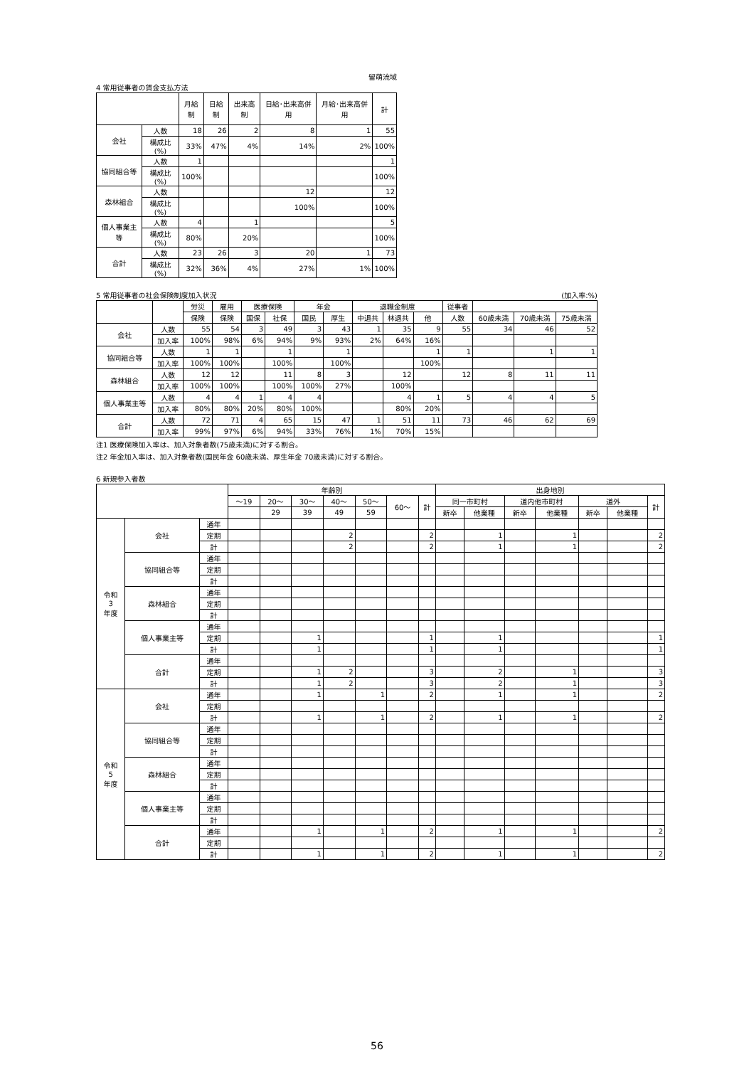留萌流域
4 常用従事者の賃金支払方法
| | | 月給制 | 日給制 | 出来高制 | 日給･出来高併用 | 月給･出来高併用 | 計 |
| --- | --- | --- | --- | --- | --- | --- | --- |
| 会社 | 人数 | 18 | 26 | 2 | 8 | 1 | 55 |
| | 構成比(%) | 33% | 47% | 4% | 14% | 2% | 100% |
| 協同組合等 | 人数 | 1 | | | | | 1 |
| | 構成比(%) | 100% | | | | | 100% |
| 森林組合 | 人数 | | | | 12 | | 12 |
| | 構成比(%) | | | | 100% | | 100% |
| 個人事業主等 | 人数 | 4 | | 1 | | | 5 |
| | 構成比(%) | 80% | | 20% | | | 100% |
| 合計 | 人数 | 23 | 26 | 3 | 20 | 1 | 73 |
| | 構成比(%) | 32% | 36% | 4% | 27% | 1% | 100% |
5 常用従事者の社会保険制度加入状況 (加入率:%)
| | | 労災 | 雇用 | 医療保険 | | 年金 | | 退職金制度 | | | 従事者 | | | |
| --- | --- | --- | --- | --- | --- | --- | --- | --- | --- | --- | --- | --- | --- | --- |
| | | 保険 | 保険 | 国保 | 社保 | 国民 | 厚生 | 中退共 | 林退共 | 他 | 人数 | 60歳未満 | 70歳未満 | 75歳未満 |
| 会社 | 人数 | 55 | 54 | 3 | 49 | 3 | 43 | 1 | 35 | 9 | 55 | 34 | 46 | 52 |
| | 加入率 | 100% | 98% | 6% | 94% | 9% | 93% | 2% | 64% | 16% | | | | |
| 協同組合等 | 人数 | 1 | 1 | | 1 | | 1 | | | 1 | 1 | | 1 | 1 |
| | 加入率 | 100% | 100% | | 100% | | 100% | | | 100% | | | | |
| 森林組合 | 人数 | 12 | 12 | | 11 | 8 | 3 | | 12 | | 12 | 8 | 11 | 11 |
| | 加入率 | 100% | 100% | | 100% | 100% | 27% | | 100% | | | | | |
| 個人事業主等 | 人数 | 4 | 4 | 1 | 4 | 4 | | | 4 | 1 | 5 | 4 | 4 | 5 |
| | 加入率 | 80% | 80% | 20% | 80% | 100% | | | 80% | 20% | | | | |
| 合計 | 人数 | 72 | 71 | 4 | 65 | 15 | 47 | 1 | 51 | 11 | 73 | 46 | 62 | 69 |
| | 加入率 | 99% | 97% | 6% | 94% | 33% | 76% | 1% | 70% | 15% | | | | |
注1 医療保険加入率は、加入対象者数(75歳未満)に対する割合。
注2 年金加入率は、加入対象者数(国民年金 60歳未満、厚生年金 70歳未満)に対する割合。
6 新規参入者数
| | | | 年齢別 | | | | | | | 出身地別 | | | | | | |
| --- | --- | --- | --- | --- | --- | --- | --- | --- | --- | --- | --- | --- | --- | --- | --- | --- |
| | | | ～19 | 20～ | 30～ | 40～ | 50～ | 60～ | 計 | 同一市町村 | | 道内他市町村 | | 道外 | | 計 |
| | | | | 29 | 39 | 49 | 59 | | | 新卒 | 他業種 | 新卒 | 他業種 | 新卒 | 他業種 | |
| 令和 3 年度 | 会社 | 通年 | | | | | | | | | | | | | | |
| | | 定期 | | | | 2 | | | 2 | | 1 | | 1 | | | 2 |
| | | 計 | | | | 2 | | | 2 | | 1 | | 1 | | | 2 |
| | 協同組合等 | 通年 | | | | | | | | | | | | | | |
| | | 定期 | | | | | | | | | | | | | | |
| | | 計 | | | | | | | | | | | | | | |
| | 森林組合 | 通年 | | | | | | | | | | | | | | |
| | | 定期 | | | | | | | | | | | | | | |
| | | 計 | | | | | | | | | | | | | | |
| | 個人事業主等 | 通年 | | | | | | | | | | | | | | |
| | | 定期 | | | 1 | | | | 1 | | 1 | | | | | 1 |
| | | 計 | | | 1 | | | | 1 | | 1 | | | | | 1 |
| | 合計 | 通年 | | | | | | | | | | | | | | |
| | | 定期 | | | 1 | 2 | | | 3 | | 2 | | 1 | | | 3 |
| | | 計 | | | 1 | 2 | | | 3 | | 2 | | 1 | | | 3 |
| 令和 5 年度 | 会社 | 通年 | | | 1 | | 1 | | 2 | | 1 | | 1 | | | 2 |
| | | 定期 | | | | | | | | | | | | | | |
| | | 計 | | | 1 | | 1 | | 2 | | 1 | | 1 | | | 2 |
| | 協同組合等 | 通年 | | | | | | | | | | | | | | |
| | | 定期 | | | | | | | | | | | | | | |
| | | 計 | | | | | | | | | | | | | | |
| | 森林組合 | 通年 | | | | | | | | | | | | | | |
| | | 定期 | | | | | | | | | | | | | | |
| | | 計 | | | | | | | | | | | | | | |
| | 個人事業主等 | 通年 | | | | | | | | | | | | | | |
| | | 定期 | | | | | | | | | | | | | | |
| | | 計 | | | | | | | | | | | | | | |
| | 合計 | 通年 | | | 1 | | 1 | | 2 | | 1 | | 1 | | | 2 |
| | | 定期 | | | | | | | | | | | | | | |
| | | 計 | | | 1 | | 1 | | 2 | | 1 | | 1 | | | 2 |
56